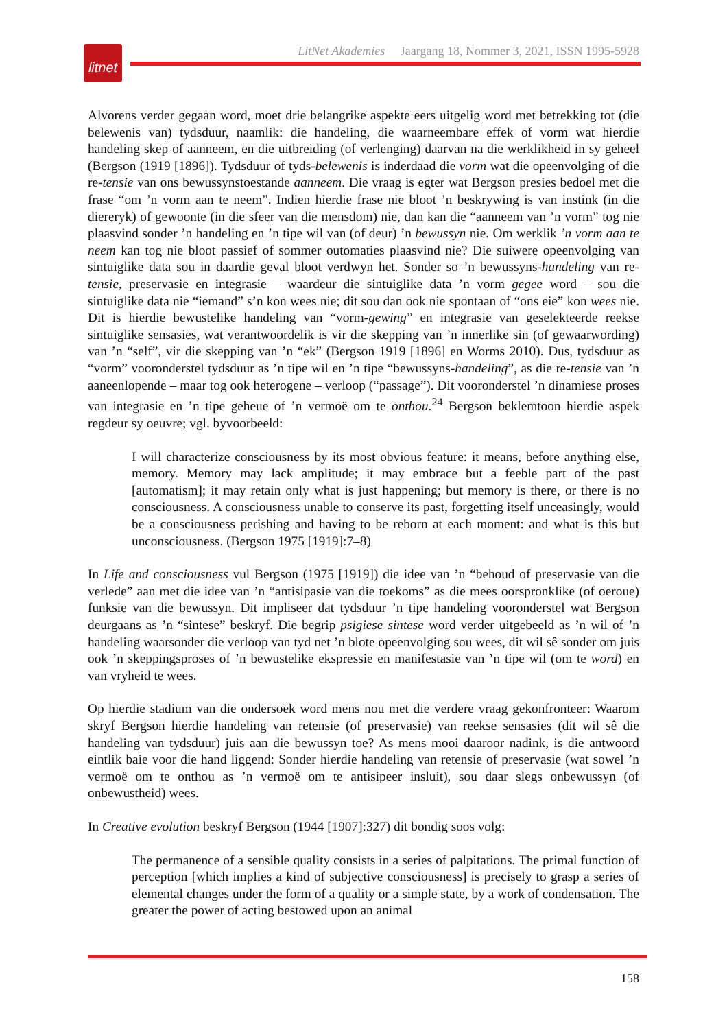LitNet Akademies Jaargang 18, Nommer 3, 2021, ISSN 1995-5928
litnet
Alvorens verder gegaan word, moet drie belangrike aspekte eers uitgelig word met betrekking tot (die belewenis van) tydsduur, naamlik: die handeling, die waarneembare effek of vorm wat hierdie handeling skep of aanneem, en die uitbreiding (of verlenging) daarvan na die werklikheid in sy geheel (Bergson (1919 [1896]). Tydsduur of tyds-belewenis is inderdaad die vorm wat die opeenvolging of die re-tensie van ons bewussynstoestande aanneem. Die vraag is egter wat Bergson presies bedoel met die frase “om ’n vorm aan te neem”. Indien hierdie frase nie bloot ’n beskrywing is van instink (in die diereryk) of gewoonte (in die sfeer van die mensdom) nie, dan kan die “aanneem van ’n vorm” tog nie plaasvind sonder ’n handeling en ’n tipe wil van (of deur) ’n bewussyn nie. Om werklik ’n vorm aan te neem kan tog nie bloot passief of sommer outomaties plaasvind nie? Die suiwere opeenvolging van sintuiglike data sou in daardie geval bloot verdwyn het. Sonder so ’n bewussyns-handeling van re-tensie, preservasie en integrasie – waardeur die sintuiglike data ’n vorm gegee word – sou die sintuiglike data nie “iemand” s’n kon wees nie; dit sou dan ook nie spontaan of “ons eie” kon wees nie. Dit is hierdie bewustelike handeling van “vorm-gewing” en integrasie van geselekteerde reekse sintuiglike sensasies, wat verantwoordelik is vir die skepping van ’n innerlike sin (of gewaarwording) van ’n “self”, vir die skepping van ’n “ek” (Bergson 1919 [1896] en Worms 2010). Dus, tydsduur as “vorm” vooronderstel tydsduur as ’n tipe wil en ’n tipe “bewussyns-handeling”, as die re-tensie van ’n aaneenlopende – maar tog ook heterogene – verloop (“passage”). Dit vooronderstel ’n dinamiese proses van integrasie en ’n tipe geheue of ’n vermoë om te onthou.<sup>24</sup> Bergson beklemtoon hierdie aspek regdeur sy oeuvre; vgl. byvoorbeeld:
I will characterize consciousness by its most obvious feature: it means, before anything else, memory. Memory may lack amplitude; it may embrace but a feeble part of the past [automatism]; it may retain only what is just happening; but memory is there, or there is no consciousness. A consciousness unable to conserve its past, forgetting itself unceasingly, would be a consciousness perishing and having to be reborn at each moment: and what is this but unconsciousness. (Bergson 1975 [1919]:7–8)
In Life and consciousness vul Bergson (1975 [1919]) die idee van ’n “behoud of preservasie van die verlede” aan met die idee van ’n “antisipasie van die toekoms” as die mees oorspronklike (of oeroue) funksie van die bewussyn. Dit impliseer dat tydsduur ’n tipe handeling vooronderstel wat Bergson deurgaans as ’n “sintese” beskryf. Die begrip psigiese sintese word verder uitgebeeld as ’n wil of ’n handeling waarsonder die verloop van tyd net ’n blote opeenvolging sou wees, dit wil sê sonder om juis ook ’n skeppingsproses of ’n bewustelike ekspressie en manifestasie van ’n tipe wil (om te word) en van vryheid te wees.
Op hierdie stadium van die ondersoek word mens nou met die verdere vraag gekonfronteer: Waarom skryf Bergson hierdie handeling van retensie (of preservasie) van reekse sensasies (dit wil sê die handeling van tydsduur) juis aan die bewussyn toe? As mens mooi daaroor nadink, is die antwoord eintlik baie voor die hand liggend: Sonder hierdie handeling van retensie of preservasie (wat sowel ’n vermoë om te onthou as ’n vermoë om te antisipeer insluit), sou daar slegs onbewussyn (of onbewustheid) wees.
In Creative evolution beskryf Bergson (1944 [1907]:327) dit bondig soos volg:
The permanence of a sensible quality consists in a series of palpitations. The primal function of perception [which implies a kind of subjective consciousness] is precisely to grasp a series of elemental changes under the form of a quality or a simple state, by a work of condensation. The greater the power of acting bestowed upon an animal
158